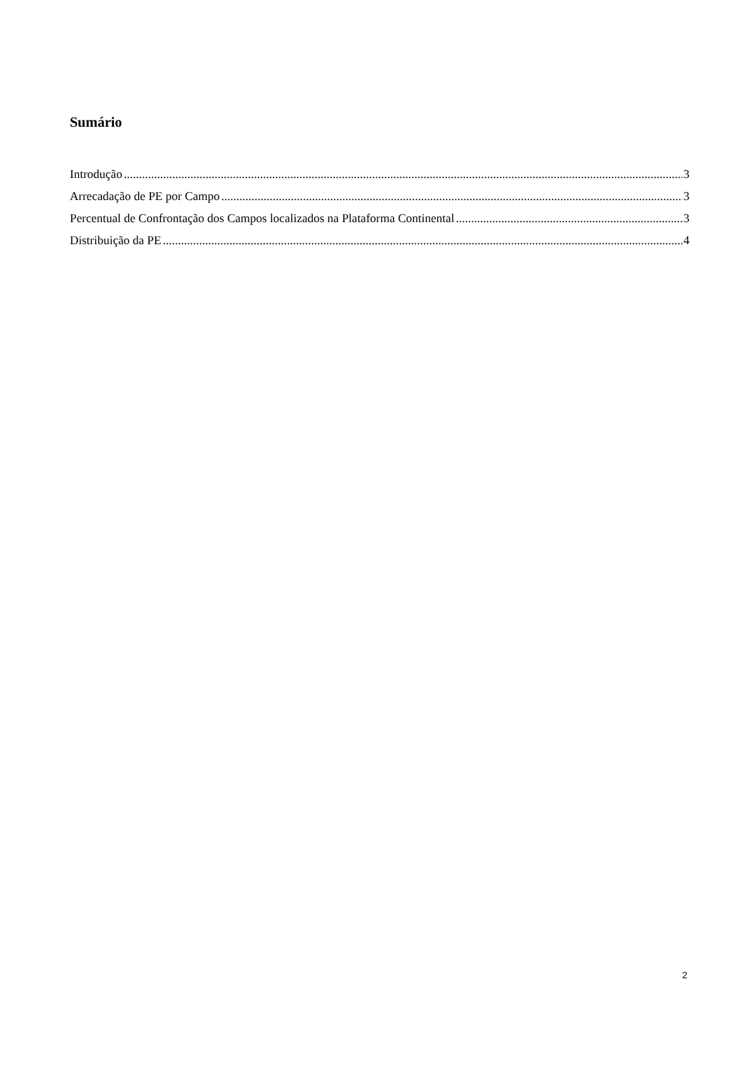Sumário
Introdução 3
Arrecadação de PE por Campo 3
Percentual de Confrontação dos Campos localizados na Plataforma Continental 3
Distribuição da PE 4
2